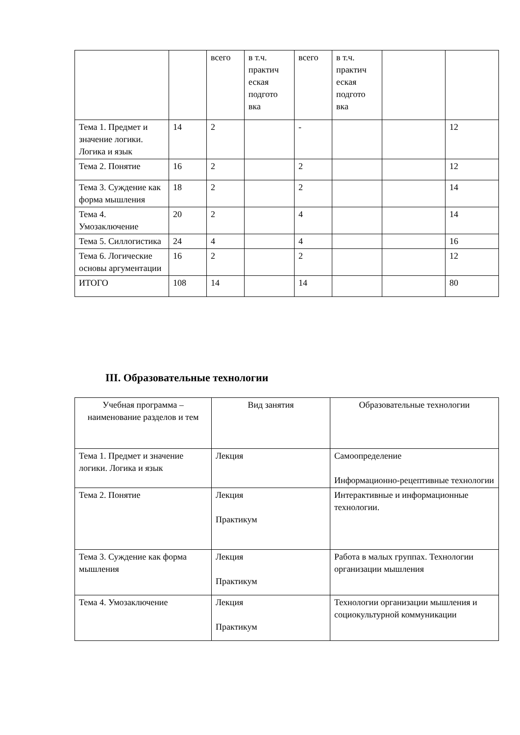| | | всего | в т.ч. практич еская подгото вка | всего | в т.ч. практич еская подгото вка | | |
| Тема 1. Предмет и значение логики. Логика и язык | 14 | 2 | | - | | | 12 |
| Тема 2. Понятие | 16 | 2 | | 2 | | | 12 |
| Тема 3. Суждение как форма мышления | 18 | 2 | | 2 | | | 14 |
| Тема 4. Умозаключение | 20 | 2 | | 4 | | | 14 |
| Тема 5. Силлогистика | 24 | 4 | | 4 | | | 16 |
| Тема 6. Логические основы аргументации | 16 | 2 | | 2 | | | 12 |
| ИТОГО | 108 | 14 | | 14 | | | 80 |
III. Образовательные технологии
| Учебная программа – наименование разделов и тем | Вид занятия | Образовательные технологии |
| Тема 1. Предмет и значение логики. Логика и язык | Лекция | Самоопределение Информационно-рецептивные технологии |
| Тема 2. Понятие | Лекция Практикум | Интерактивные и информационные технологии. |
| Тема 3. Суждение как форма мышления | Лекция Практикум | Работа в малых группах. Технологии организации мышления |
| Тема 4. Умозаключение | Лекция Практикум | Технологии организации мышления и социокультурной коммуникации |